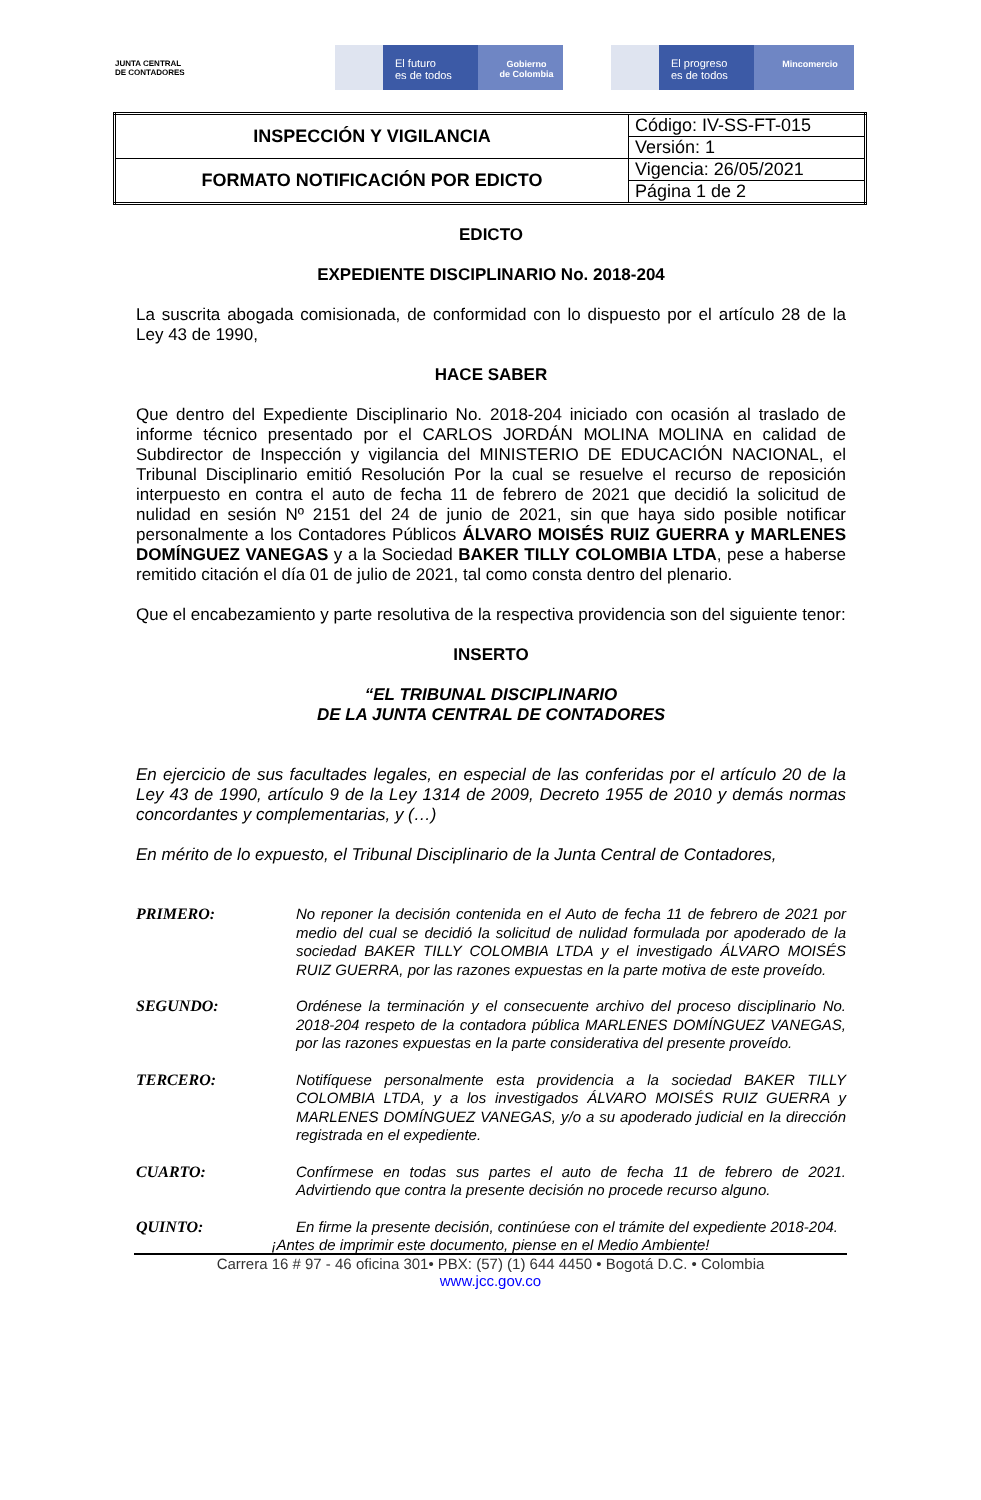JUNTA CENTRAL
DE CONTADORES
El futuro
es de todos
Gobierno
de Colombia
El progreso
es de todos
Mincomercio
| INSPECCIÓN Y VIGILANCIA | Código: IV-SS-FT-015 |
| | Versión: 1 |
| FORMATO NOTIFICACIÓN POR EDICTO | Vigencia: 26/05/2021 |
| | Página 1 de 2 |
EDICTO
EXPEDIENTE DISCIPLINARIO No. 2018-204
La suscrita abogada comisionada, de conformidad con lo dispuesto por el artículo 28 de la Ley 43 de 1990,
HACE SABER
Que dentro del Expediente Disciplinario No. 2018-204 iniciado con ocasión al traslado de informe técnico presentado por el CARLOS JORDÁN MOLINA MOLINA en calidad de Subdirector de Inspección y vigilancia del MINISTERIO DE EDUCACIÓN NACIONAL, el Tribunal Disciplinario emitió Resolución Por la cual se resuelve el recurso de reposición interpuesto en contra el auto de fecha 11 de febrero de 2021 que decidió la solicitud de nulidad en sesión Nº 2151 del 24 de junio de 2021, sin que haya sido posible notificar personalmente a los Contadores Públicos ÁLVARO MOISÉS RUIZ GUERRA y MARLENES DOMÍNGUEZ VANEGAS y a la Sociedad BAKER TILLY COLOMBIA LTDA, pese a haberse remitido citación el día 01 de julio de 2021, tal como consta dentro del plenario.
Que el encabezamiento y parte resolutiva de la respectiva providencia son del siguiente tenor:
INSERTO
“EL TRIBUNAL DISCIPLINARIO
DE LA JUNTA CENTRAL DE CONTADORES
En ejercicio de sus facultades legales, en especial de las conferidas por el artículo 20 de la Ley 43 de 1990, artículo 9 de la Ley 1314 de 2009, Decreto 1955 de 2010 y demás normas concordantes y complementarias, y (…)
En mérito de lo expuesto, el Tribunal Disciplinario de la Junta Central de Contadores,
PRIMERO: No reponer la decisión contenida en el Auto de fecha 11 de febrero de 2021 por medio del cual se decidió la solicitud de nulidad formulada por apoderado de la sociedad BAKER TILLY COLOMBIA LTDA y el investigado ÁLVARO MOISÉS RUIZ GUERRA, por las razones expuestas en la parte motiva de este proveído.
SEGUNDO: Ordénese la terminación y el consecuente archivo del proceso disciplinario No. 2018-204 respeto de la contadora pública MARLENES DOMÍNGUEZ VANEGAS, por las razones expuestas en la parte considerativa del presente proveído.
TERCERO: Notifíquese personalmente esta providencia a la sociedad BAKER TILLY COLOMBIA LTDA, y a los investigados ÁLVARO MOISÉS RUIZ GUERRA y MARLENES DOMÍNGUEZ VANEGAS, y/o a su apoderado judicial en la dirección registrada en el expediente.
CUARTO: Confírmese en todas sus partes el auto de fecha 11 de febrero de 2021. Advirtiendo que contra la presente decisión no procede recurso alguno.
QUINTO: En firme la presente decisión, continúese con el trámite del expediente 2018-204.
¡Antes de imprimir este documento, piense en el Medio Ambiente!
Carrera 16 # 97 - 46 oficina 301• PBX: (57) (1) 644 4450 • Bogotá D.C. • Colombia
www.jcc.gov.co